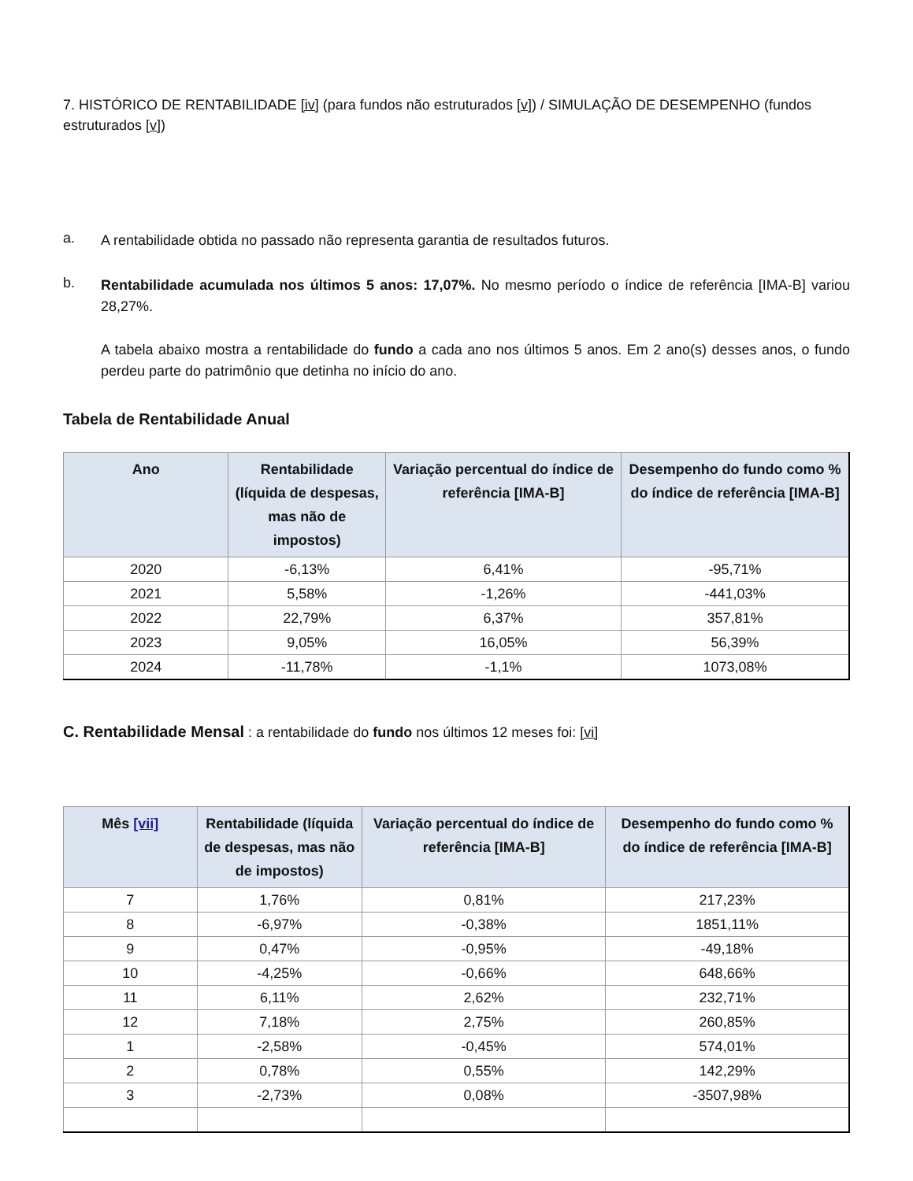7. HISTÓRICO DE RENTABILIDADE [iv] (para fundos não estruturados [v]) / SIMULAÇÃO DE DESEMPENHO (fundos estruturados [v])
a.
A rentabilidade obtida no passado não representa garantia de resultados futuros.
b.
Rentabilidade acumulada nos últimos 5 anos: 17,07%. No mesmo período o índice de referência [IMA-B] variou 28,27%.
A tabela abaixo mostra a rentabilidade do fundo a cada ano nos últimos 5 anos. Em 2 ano(s) desses anos, o fundo perdeu parte do patrimônio que detinha no início do ano.
Tabela de Rentabilidade Anual
| Ano | Rentabilidade (líquida de despesas, mas não de impostos) | Variação percentual do índice de referência [IMA-B] | Desempenho do fundo como % do índice de referência [IMA-B] |
| --- | --- | --- | --- |
| 2020 | -6,13% | 6,41% | -95,71% |
| 2021 | 5,58% | -1,26% | -441,03% |
| 2022 | 22,79% | 6,37% | 357,81% |
| 2023 | 9,05% | 16,05% | 56,39% |
| 2024 | -11,78% | -1,1% | 1073,08% |
C. Rentabilidade Mensal : a rentabilidade do fundo nos últimos 12 meses foi: [vi]
| Mês [vii] | Rentabilidade (líquida de despesas, mas não de impostos) | Variação percentual do índice de referência [IMA-B] | Desempenho do fundo como % do índice de referência [IMA-B] |
| --- | --- | --- | --- |
| 7 | 1,76% | 0,81% | 217,23% |
| 8 | -6,97% | -0,38% | 1851,11% |
| 9 | 0,47% | -0,95% | -49,18% |
| 10 | -4,25% | -0,66% | 648,66% |
| 11 | 6,11% | 2,62% | 232,71% |
| 12 | 7,18% | 2,75% | 260,85% |
| 1 | -2,58% | -0,45% | 574,01% |
| 2 | 0,78% | 0,55% | 142,29% |
| 3 | -2,73% | 0,08% | -3507,98% |